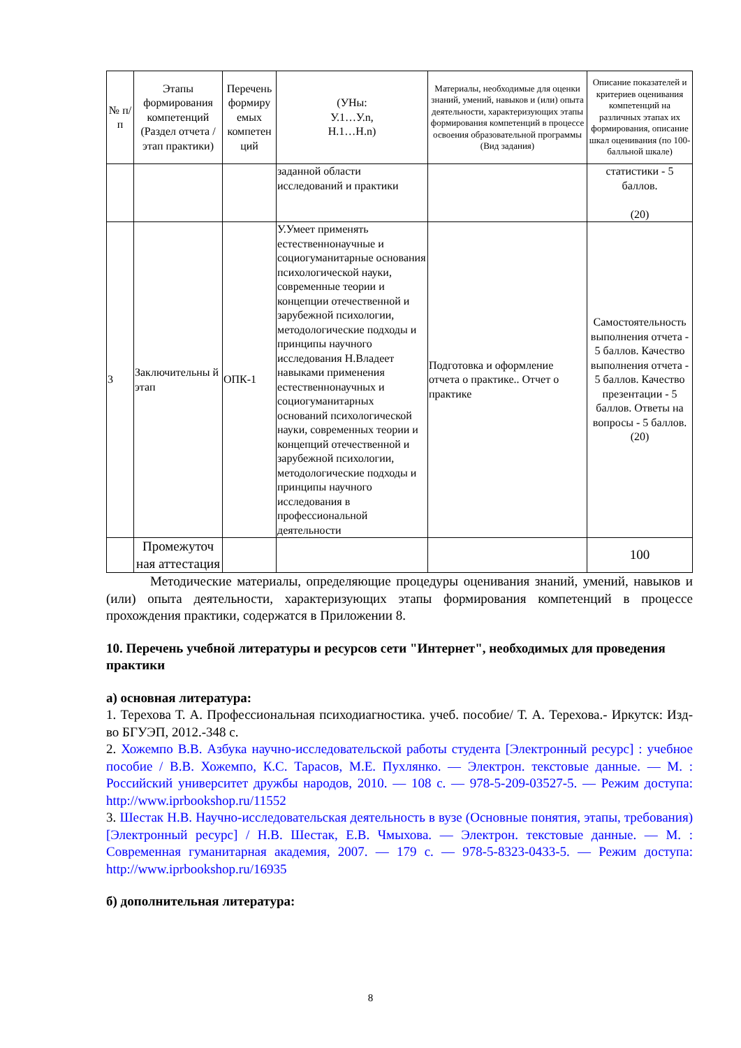| № п/п | Этапы формирования компетенций (Раздел отчета / этап практики) | Перечень формиру емых компетен ций | (УНы: У.1…У.n, Н.1…Н.n) | Материалы, необходимые для оценки знаний, умений, навыков и (или) опыта деятельности, характеризующих этапы формирования компетенций в процессе освоения образовательной программы (Вид задания) | Описание показателей и критериев оценивания компетенций на различных этапах их формирования, описание шкал оценивания (по 100-балльной шкале) |
| --- | --- | --- | --- | --- | --- |
| | | | заданной области исследований и практики | | статистики - 5 баллов. (20) |
| 3 | Заключительны й этап | ОПК-1 | У.Умеет применять естественнонаучные и социогуманитарные основания психологической науки, современные теории и концепции отечественной и зарубежной психологии, методологические подходы и принципы научного исследования Н.Владеет навыками применения естественнонаучных и социогуманитарных оснований психологической науки, современных теории и концепций отечественной и зарубежной психологии, методологические подходы и принципы научного исследования в профессиональной деятельности | Подготовка и оформление отчета о практике.. Отчет о практике | Самостоятельность выполнения отчета - 5 баллов. Качество выполнения отчета - 5 баллов. Качество презентации - 5 баллов. Ответы на вопросы - 5 баллов. (20) |
| | Промежуточ ная аттестация | | | | 100 |
Методические материалы, определяющие процедуры оценивания знаний, умений, навыков и (или) опыта деятельности, характеризующих этапы формирования компетенций в процессе прохождения практики, содержатся в Приложении 8.
10. Перечень учебной литературы и ресурсов сети "Интернет", необходимых для проведения практики
а) основная литература:
1. Терехова Т. А. Профессиональная психодиагностика. учеб. пособие/ Т. А. Терехова.- Иркутск: Изд-во БГУЭП, 2012.-348 с.
2. Хожемпо В.В. Азбука научно-исследовательской работы студента [Электронный ресурс] : учебное пособие / В.В. Хожемпо, К.С. Тарасов, М.Е. Пухлянко. — Электрон. текстовые данные. — М. : Российский университет дружбы народов, 2010. — 108 c. — 978-5-209-03527-5. — Режим доступа: http://www.iprbookshop.ru/11552
3. Шестак Н.В. Научно-исследовательская деятельность в вузе (Основные понятия, этапы, требования) [Электронный ресурс] / Н.В. Шестак, Е.В. Чмыхова. — Электрон. текстовые данные. — М. : Современная гуманитарная академия, 2007. — 179 c. — 978-5-8323-0433-5. — Режим доступа: http://www.iprbookshop.ru/16935
б) дополнительная литература:
8